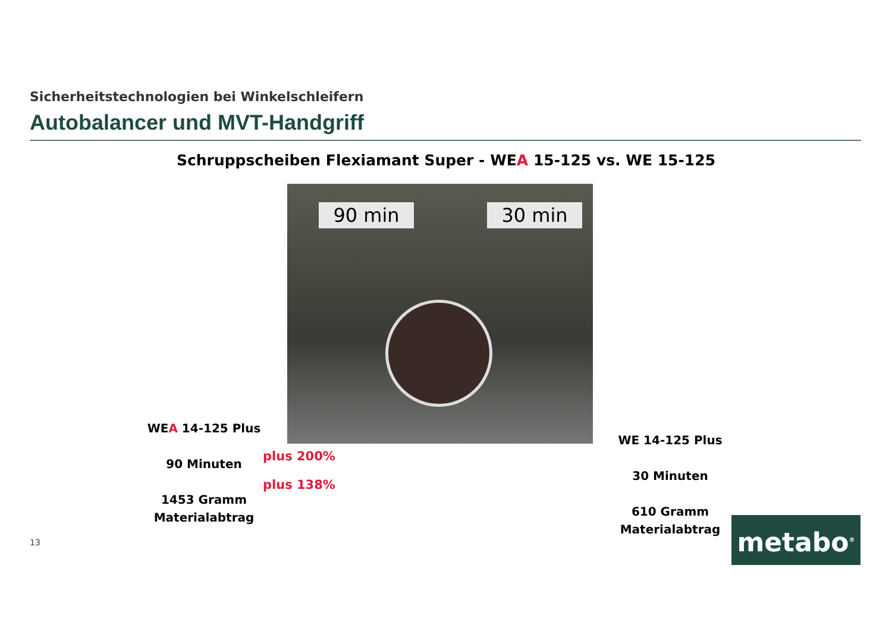Sicherheitstechnologien bei Winkelschleifern
Autobalancer und MVT-Handgriff
Schruppscheiben Flexiamant Super - WEA 15-125 vs. WE 15-125
90 min 30 min
WEA 14-125 Plus
90 Minuten
1453 Gramm
Materialabtrag
plus 200%
plus 138%
WE 14-125 Plus
30 Minuten
610 Gramm
Materialabtrag
13 metabo<sup>®</sup>